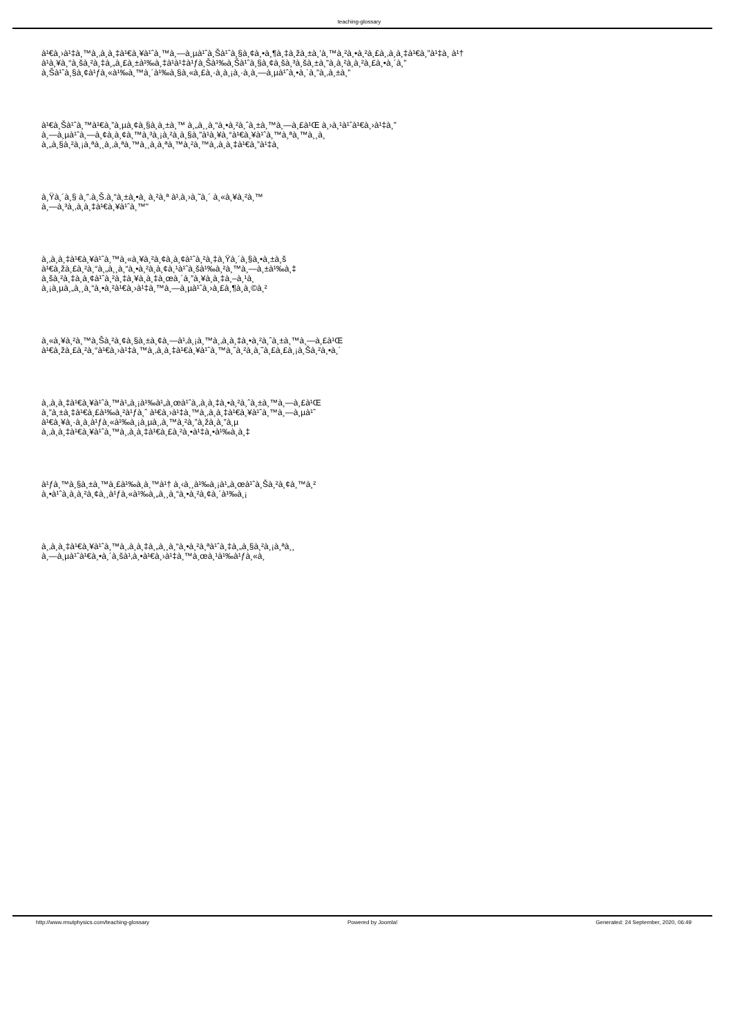teaching-glossary
à¹€à¸›à¹‡à¸™à¸‚à¸­à¸‡à¹€à¸¥à¹ˆà¸™à¸—à¸µà¹ˆà¸Šà¹ˆà¸§à¸¢à¸•à¸¶à¸‡à¸žà¸±à¸’à¸™à¸²à¸•à¸²à¸£à¸‚à¸­à¸‡à¹€à¸”à¹‡à¸ à¹†
à¹à¸¥à¸°à¸šà¸²à¸‡à¸„à¸£à¸±à¹‰à¸‡à¹à¹‡à¹ƒà¸Šà¹‰à¸Šà¹ˆà¸§à¸¢à¸šà¸³à¸šà¸±à¸”à¸­à¸²à¸à¸²à¸£à¸•à¸´à¸”
à¸Šà¹ˆà¸§à¸¢à¹ƒà¸«à¹‰à¸™à¸´à¹‰à¸§à¸«à¸£à¸·à¸­à¸¡à¸·à¸­à¸—à¸µà¹ˆà¸•à¸´à¸”à¸‚à¸±à¸”
à¹€à¸Šà¹ˆà¸™à¹€à¸”à¸µà¸¢à¸§à¸à¸±à¸™ à¸„à¸¸à¸“à¸•à¸²à¸ˆà¸±à¸™à¸—à¸£à¹Œ à¸›à¸¹à¹ˆà¹€à¸›à¹‡à¸”
à¸—à¸µà¹ˆà¸—à¸¢à¸­à¸¢à¸™à¸³à¸¡à¸²à¸­à¸§à¸”à¹à¸¥à¸°à¹€à¸¥à¹ˆà¸™à¸ªà¸™à¸¸à¸
à¸„à¸§à¸²à¸¡à¸ªà¸¸à¸‚à¸ªà¸™à¸¸à¸à¸ªà¸™à¸²à¸™à¸‚à¸­à¸‡à¹€à¸”à¹‡à¸
à¸Ÿà¸´à¸§ à¸”.à¸Š.à¸“à¸±à¸•à¸ à¸²à¸ª à¹‚à¸›à¸˜à¸´ à¸«à¸¥à¸²à¸™
à¸—à¸³à¸‚à¸­à¸‡à¹€à¸¥à¹ˆà¸™"
à¸‚à¸­à¸‡à¹€à¸¥à¹ˆà¸™à¸«à¸¥à¸²à¸¢à¸­à¸¢à¹ˆà¸²à¸‡à¸Ÿà¸´à¸§à¸•à¸±à¸š
à¹€à¸žà¸£à¸²à¸°à¸„à¸¸à¸“à¸•à¸²à¸­à¸¢à¸¹à¹ˆà¸šà¹‰à¸²à¸™à¸—à¸±à¹‰à¸‡
à¸šà¸²à¸‡à¸­à¸¢à¹ˆà¸²à¸‡à¸¥à¸­à¸‡à¸œà¸´à¸”à¸¥à¸­à¸‡à¸–à¸¹à¸
à¸¡à¸µà¸„à¸¸à¸“à¸•à¸²à¹€à¸›à¹‡à¸™à¸—à¸µà¹ˆà¸›à¸£à¸¶à¸à¸©à¸²
à¸«à¸¥à¸²à¸™à¸Šà¸²à¸¢à¸§à¸±à¸¢à¸—à¹‚à¸¡à¸™à¸‚à¸­à¸‡à¸•à¸²à¸ˆà¸±à¸™à¸—à¸£à¹Œ
à¹€à¸žà¸£à¸²à¸°à¹€à¸›à¹‡à¸™à¸‚à¸­à¸‡à¹€à¸¥à¹ˆà¸™à¸ˆà¸²à¸à¸˜à¸£à¸£à¸¡à¸Šà¸²à¸•à¸´
à¸‚à¸­à¸‡à¹€à¸¥à¹ˆà¸™à¹„à¸¡à¹‰à¹„à¸œà¹ˆà¸‚à¸­à¸‡à¸•à¸²à¸ˆà¸±à¸™à¸—à¸£à¹Œ
à¸”à¸±à¸‡à¹€à¸£à¹‰à¸²à¹ƒà¸ˆ à¹€à¸›à¹‡à¸™à¸‚à¸­à¸‡à¹€à¸¥à¹ˆà¸™à¸—à¸µà¹ˆ
à¹€à¸¥à¸·à¸­à¸à¹ƒà¸«à¹‰à¸¡à¸µà¸‚à¸™à¸²à¸”à¸žà¸­à¸”à¸µ
à¸‚à¸­à¸‡à¹€à¸¥à¹ˆà¸™à¸‚à¸­à¸‡à¹€à¸£à¸²à¸•à¹‡à¸•à¹‰à¸­à¸‡
à¹ƒà¸™à¸§à¸±à¸™à¸£à¹‰à¸­à¸™à¹† à¸‹à¸¸à¹‰à¸¡à¹„à¸œà¹ˆà¸Šà¸²à¸¢à¸™à¸²
à¸•à¹ˆà¸­à¸­à¸²à¸¢à¸¸à¹ƒà¸«à¹‰à¸„à¸¸à¸“à¸•à¸²à¸¢à¸´à¹‰à¸¡
à¸‚à¸­à¸‡à¹€à¸¥à¹ˆà¸™à¸‚à¸­à¸‡à¸„à¸¸à¸“à¸•à¸²à¸ªà¹ˆà¸‡à¸„à¸§à¸²à¸¡à¸ªà¸¸
à¸—à¸µà¹ˆà¹€à¸•à¸´à¸šà¹‚à¸•à¹€à¸›à¹‡à¸™à¸œà¸¹à¹‰à¹ƒà¸«à¸
http://www.rmutphysics.com/teaching-glossary Powered by Joomla! Generated: 24 September, 2020, 06:49